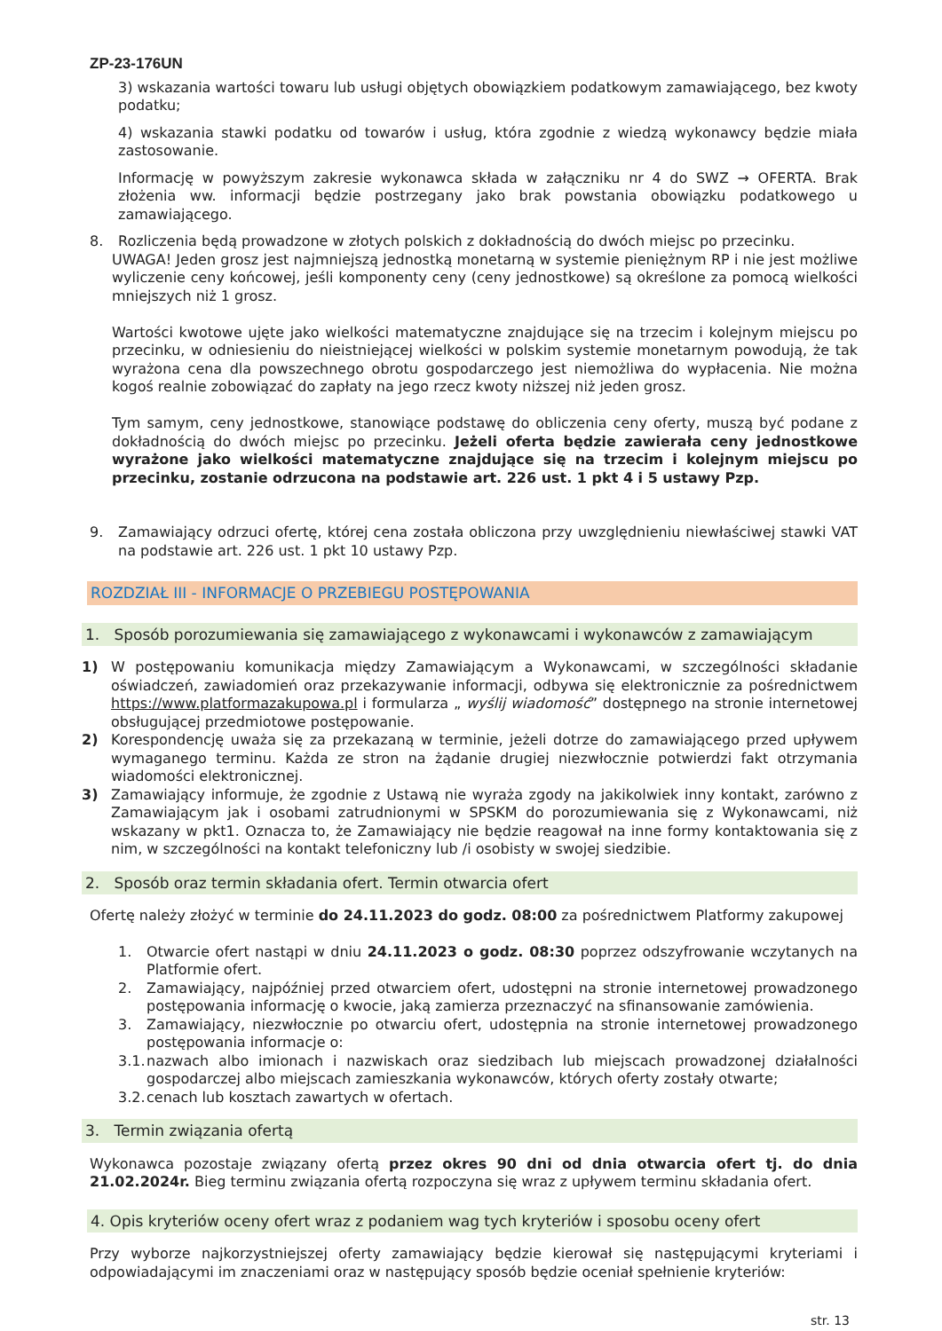ZP-23-176UN
3) wskazania wartości towaru lub usługi objętych obowiązkiem podatkowym zamawiającego, bez kwoty podatku;
4) wskazania stawki podatku od towarów i usług, która zgodnie z wiedzą wykonawcy będzie miała zastosowanie.
Informację w powyższym zakresie wykonawca składa w załączniku nr 4 do SWZ → OFERTA. Brak złożenia ww. informacji będzie postrzegany jako brak powstania obowiązku podatkowego u zamawiającego.
8. Rozliczenia będą prowadzone w złotych polskich z dokładnością do dwóch miejsc po przecinku.
UWAGA! Jeden grosz jest najmniejszą jednostką monetarną w systemie pieniężnym RP i nie jest możliwe wyliczenie ceny końcowej, jeśli komponenty ceny (ceny jednostkowe) są określone za pomocą wielkości mniejszych niż 1 grosz.
Wartości kwotowe ujęte jako wielkości matematyczne znajdujące się na trzecim i kolejnym miejscu po przecinku, w odniesieniu do nieistniejącej wielkości w polskim systemie monetarnym powodują, że tak wyrażona cena dla powszechnego obrotu gospodarczego jest niemożliwa do wypłacenia. Nie można kogoś realnie zobowiązać do zapłaty na jego rzecz kwoty niższej niż jeden grosz.
Tym samym, ceny jednostkowe, stanowiące podstawę do obliczenia ceny oferty, muszą być podane z dokładnością do dwóch miejsc po przecinku. Jeżeli oferta będzie zawierała ceny jednostkowe wyrażone jako wielkości matematyczne znajdujące się na trzecim i kolejnym miejscu po przecinku, zostanie odrzucona na podstawie art. 226 ust. 1 pkt 4 i 5 ustawy Pzp.
9. Zamawiający odrzuci ofertę, której cena została obliczona przy uwzględnieniu niewłaściwej stawki VAT na podstawie art. 226 ust. 1 pkt 10 ustawy Pzp.
ROZDZIAŁ III - INFORMACJE O PRZEBIEGU POSTĘPOWANIA
1. Sposób porozumiewania się zamawiającego z wykonawcami i wykonawców z zamawiającym
1) W postępowaniu komunikacja między Zamawiającym a Wykonawcami, w szczególności składanie oświadczeń, zawiadomień oraz przekazywanie informacji, odbywa się elektronicznie za pośrednictwem https://www.platformazakupowa.pl i formularza „ wyślij wiadomość” dostępnego na stronie internetowej obsługującej przedmiotowe postępowanie.
2) Korespondencję uważa się za przekazaną w terminie, jeżeli dotrze do zamawiającego przed upływem wymaganego terminu. Każda ze stron na żądanie drugiej niezwłocznie potwierdzi fakt otrzymania wiadomości elektronicznej.
3) Zamawiający informuje, że zgodnie z Ustawą nie wyraża zgody na jakikolwiek inny kontakt, zarówno z Zamawiającym jak i osobami zatrudnionymi w SPSKM do porozumiewania się z Wykonawcami, niż wskazany w pkt1. Oznacza to, że Zamawiający nie będzie reagował na inne formy kontaktowania się z nim, w szczególności na kontakt telefoniczny lub /i osobisty w swojej siedzibie.
2. Sposób oraz termin składania ofert. Termin otwarcia ofert
Ofertę należy złożyć w terminie do 24.11.2023 do godz. 08:00 za pośrednictwem Platformy zakupowej
1. Otwarcie ofert nastąpi w dniu 24.11.2023 o godz. 08:30 poprzez odszyfrowanie wczytanych na Platformie ofert.
2. Zamawiający, najpóźniej przed otwarciem ofert, udostępni na stronie internetowej prowadzonego postępowania informację o kwocie, jaką zamierza przeznaczyć na sfinansowanie zamówienia.
3. Zamawiający, niezwłocznie po otwarciu ofert, udostępnia na stronie internetowej prowadzonego postępowania informacje o:
3.1.
nazwach albo imionach i nazwiskach oraz siedzibach lub miejscach prowadzonej działalności gospodarczej albo miejscach zamieszkania wykonawców, których oferty zostały otwarte;
3.2.
cenach lub kosztach zawartych w ofertach.
3. Termin związania ofertą
Wykonawca pozostaje związany ofertą przez okres 90 dni od dnia otwarcia ofert tj. do dnia 21.02.2024r. Bieg terminu związania ofertą rozpoczyna się wraz z upływem terminu składania ofert.
4. Opis kryteriów oceny ofert wraz z podaniem wag tych kryteriów i sposobu oceny ofert
Przy wyborze najkorzystniejszej oferty zamawiający będzie kierował się następującymi kryteriami i odpowiadającymi im znaczeniami oraz w następujący sposób będzie oceniał spełnienie kryteriów:
str. 13